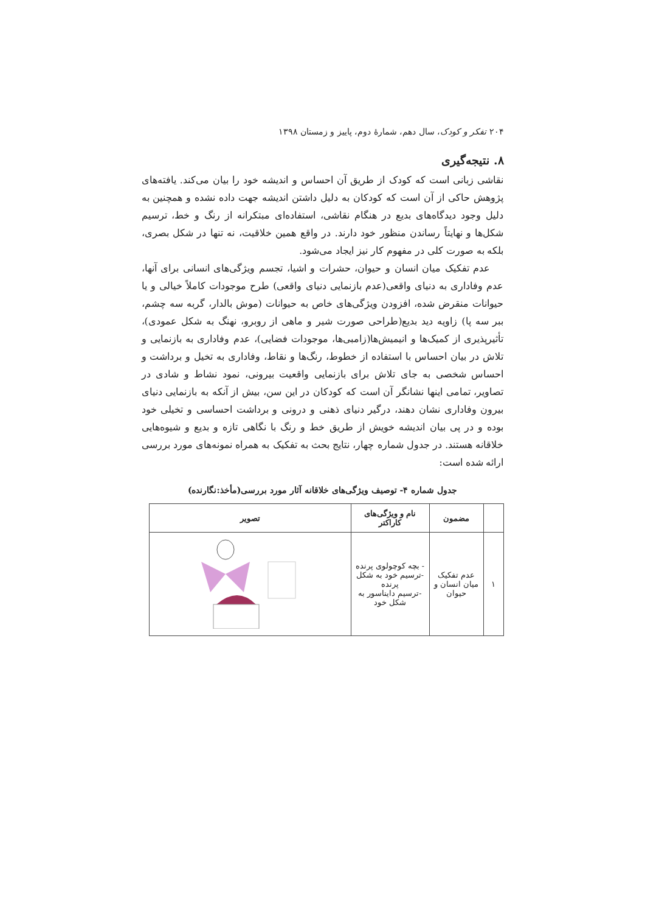۲۰۴ تفکر و کودک، سال دهم، شمارهٔ دوم، پاییز و زمستان ۱۳۹۸
۸. نتیجه‌گیری
نقاشی زبانی است که کودک از طریق آن احساس و اندیشه خود را بیان می‌کند. یافته‌های پژوهش حاکی از آن است که کودکان به دلیل داشتن اندیشه جهت داده نشده و همچنین به دلیل وجود دیدگاه‌های بدیع در هنگام نقاشی، استفاده‌ای مبتکرانه از رنگ و خط، ترسیم شکل‌ها و نهایتاً رساندن منظور خود دارند. در واقع همین خلاقیت، نه تنها در شکل بصری، بلکه به صورت کلی در مفهوم کار نیز ایجاد می‌شود.
عدم تفکیک میان انسان و حیوان، حشرات و اشیا، تجسم ویژگی‌های انسانی برای آنها، عدم وفاداری به دنیای واقعی(عدم بازنمایی دنیای واقعی) طرح موجودات کاملاً خیالی و یا حیوانات منقرض شده، افزودن ویژگی‌های خاص به حیوانات (موش بالدار، گربه سه چشم، ببر سه پا) زاویه دید بدیع(طراحی صورت شیر و ماهی از روبرو، نهنگ به شکل عمودی)، تأثیرپذیری از کمیک‌ها و انیمیش‌ها(زامبی‌ها، موجودات فضایی)، عدم وفاداری به بازنمایی و تلاش در بیان احساس با استفاده از خطوط، رنگ‌ها و نقاط، وفاداری به تخیل و برداشت و احساس شخصی به جای تلاش برای بازنمایی واقعیت بیرونی، نمود نشاط و شادی در تصاویر، تمامی اینها نشانگر آن است که کودکان در این سن، بیش از آنکه به بازنمایی دنیای بیرون وفاداری نشان دهند، درگیر دنیای ذهنی و درونی و برداشت احساسی و تخیلی خود بوده و در پی بیان اندیشه خویش از طریق خط و رنگ با نگاهی تازه و بدیع و شیوه‌هایی خلاقانه هستند. در جدول شماره چهار، نتایج بحث به تفکیک به همراه نمونه‌های مورد بررسی ارائه شده است:
جدول شماره ۴- توصیف ویژگی‌های خلاقانه آثار مورد بررسی(مأخذ:نگارنده)
| | مضمون | نام و ویژگی‌های کاراکتر | تصویر |
| --- | --- | --- | --- |
| ۱ | عدم تفکیک میان انسان و حیوان | - بچه کوچولوی پرنده -ترسیم خود به شکل پرنده -ترسیم دایناسور به شکل خود | |